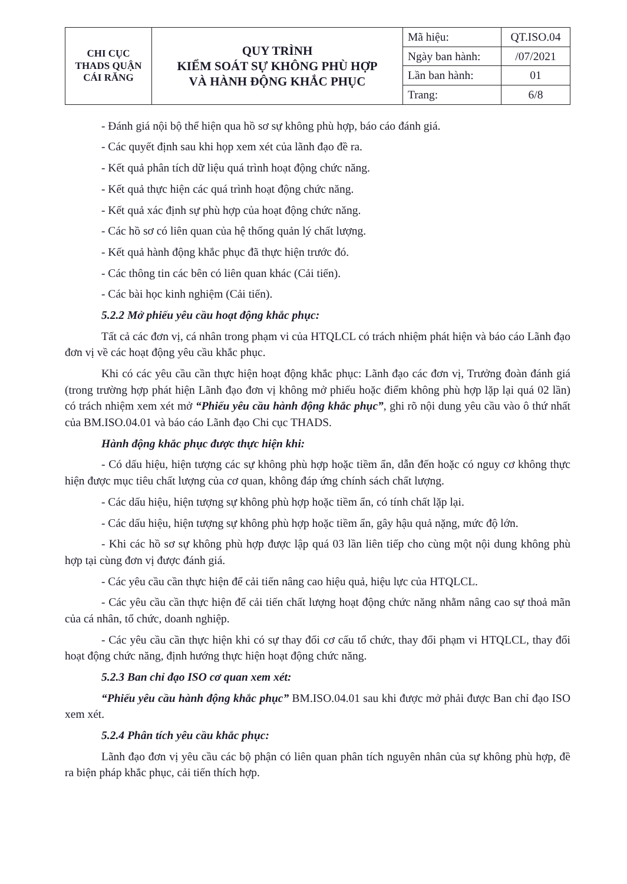| CHI CỤC THADS QUẬN CÁI RĂNG | QUY TRÌNH KIỂM SOÁT SỰ KHÔNG PHÙ HỢP VÀ HÀNH ĐỘNG KHẮC PHỤC | Mã hiệu: | QT.ISO.04 |
| | | Ngày ban hành: | /07/2021 |
| | | Lần ban hành: | 01 |
| | | Trang: | 6/8 |
- Đánh giá nội bộ thể hiện qua hồ sơ sự không phù hợp, báo cáo đánh giá.
- Các quyết định sau khi họp xem xét của lãnh đạo đề ra.
- Kết quả phân tích dữ liệu quá trình hoạt động chức năng.
- Kết quả thực hiện các quá trình hoạt động chức năng.
- Kết quả xác định sự phù hợp của hoạt động chức năng.
- Các hồ sơ có liên quan của hệ thống quản lý chất lượng.
- Kết quả hành động khắc phục đã thực hiện trước đó.
- Các thông tin các bên có liên quan khác (Cải tiến).
- Các bài học kinh nghiệm (Cải tiến).
5.2.2 Mở phiếu yêu cầu hoạt động khắc phục:
Tất cả các đơn vị, cá nhân trong phạm vi của HTQLCL có trách nhiệm phát hiện và báo cáo Lãnh đạo đơn vị về các hoạt động yêu cầu khắc phục.
Khi có các yêu cầu cần thực hiện hoạt động khắc phục: Lãnh đạo các đơn vị, Trưởng đoàn đánh giá (trong trường hợp phát hiện Lãnh đạo đơn vị không mở phiếu hoặc điểm không phù hợp lặp lại quá 02 lần) có trách nhiệm xem xét mở “Phiếu yêu cầu hành động khắc phục”, ghi rõ nội dung yêu cầu vào ô thứ nhất của BM.ISO.04.01 và báo cáo Lãnh đạo Chi cục THADS.
Hành động khắc phục được thực hiện khi:
- Có dấu hiệu, hiện tượng các sự không phù hợp hoặc tiềm ẩn, dẫn đến hoặc có nguy cơ không thực hiện được mục tiêu chất lượng của cơ quan, không đáp ứng chính sách chất lượng.
- Các dấu hiệu, hiện tượng sự không phù hợp hoặc tiềm ẩn, có tính chất lặp lại.
- Các dấu hiệu, hiện tượng sự không phù hợp hoặc tiềm ẩn, gây hậu quả nặng, mức độ lớn.
- Khi các hồ sơ sự không phù hợp được lập quá 03 lần liên tiếp cho cùng một nội dung không phù hợp tại cùng đơn vị được đánh giá.
- Các yêu cầu cần thực hiện để cải tiến nâng cao hiệu quả, hiệu lực của HTQLCL.
- Các yêu cầu cần thực hiện để cải tiến chất lượng hoạt động chức năng nhằm nâng cao sự thoả mãn của cá nhân, tổ chức, doanh nghiệp.
- Các yêu cầu cần thực hiện khi có sự thay đổi cơ cấu tổ chức, thay đổi phạm vi HTQLCL, thay đổi hoạt động chức năng, định hướng thực hiện hoạt động chức năng.
5.2.3 Ban chỉ đạo ISO cơ quan xem xét:
“Phiếu yêu cầu hành động khắc phục” BM.ISO.04.01 sau khi được mở phải được Ban chỉ đạo ISO xem xét.
5.2.4 Phân tích yêu cầu khắc phục:
Lãnh đạo đơn vị yêu cầu các bộ phận có liên quan phân tích nguyên nhân của sự không phù hợp, đề ra biện pháp khắc phục, cải tiến thích hợp.